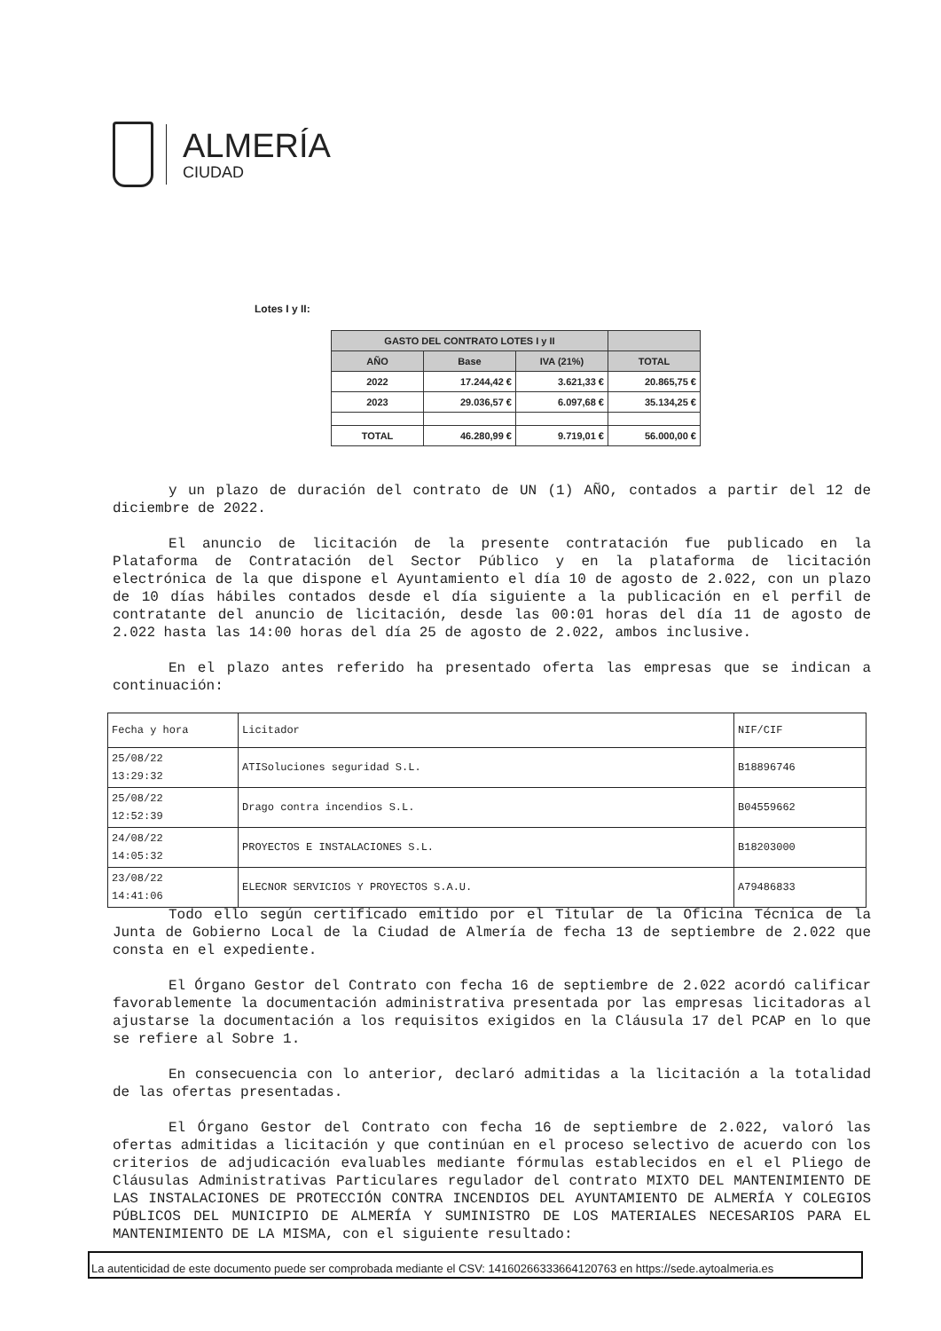ALMERÍA
CIUDAD
Lotes I y II:
| GASTO DEL CONTRATO LOTES I y II | | | |
| --- | --- | --- | --- |
| AÑO | Base | IVA (21%) | TOTAL |
| 2022 | 17.244,42 € | 3.621,33 € | 20.865,75 € |
| 2023 | 29.036,57 € | 6.097,68 € | 35.134,25 € |
| TOTAL | 46.280,99 € | 9.719,01 € | 56.000,00 € |
y un plazo de duración del contrato de UN (1) AÑO, contados a partir del 12 de diciembre de 2022.
El anuncio de licitación de la presente contratación fue publicado en la Plataforma de Contratación del Sector Público y en la plataforma de licitación electrónica de la que dispone el Ayuntamiento el día 10 de agosto de 2.022, con un plazo de 10 días hábiles contados desde el día siguiente a la publicación en el perfil de contratante del anuncio de licitación, desde las 00:01 horas del día 11 de agosto de 2.022 hasta las 14:00 horas del día 25 de agosto de 2.022, ambos inclusive.
En el plazo antes referido ha presentado oferta las empresas que se indican a continuación:
| Fecha y hora | Licitador | NIF/CIF |
| 25/08/22 13:29:32 | ATISoluciones seguridad S.L. | B18896746 |
| 25/08/22 12:52:39 | Drago contra incendios S.L. | B04559662 |
| 24/08/22 14:05:32 | PROYECTOS E INSTALACIONES S.L. | B18203000 |
| 23/08/22 14:41:06 | ELECNOR SERVICIOS Y PROYECTOS S.A.U. | A79486833 |
Todo ello según certificado emitido por el Titular de la Oficina Técnica de la Junta de Gobierno Local de la Ciudad de Almería de fecha 13 de septiembre de 2.022 que consta en el expediente.
El Órgano Gestor del Contrato con fecha 16 de septiembre de 2.022 acordó calificar favorablemente la documentación administrativa presentada por las empresas licitadoras al ajustarse la documentación a los requisitos exigidos en la Cláusula 17 del PCAP en lo que se refiere al Sobre 1.
En consecuencia con lo anterior, declaró admitidas a la licitación a la totalidad de las ofertas presentadas.
El Órgano Gestor del Contrato con fecha 16 de septiembre de 2.022, valoró las ofertas admitidas a licitación y que continúan en el proceso selectivo de acuerdo con los criterios de adjudicación evaluables mediante fórmulas establecidos en el el Pliego de Cláusulas Administrativas Particulares regulador del contrato MIXTO DEL MANTENIMIENTO DE LAS INSTALACIONES DE PROTECCIÓN CONTRA INCENDIOS DEL AYUNTAMIENTO DE ALMERÍA Y COLEGIOS PÚBLICOS DEL MUNICIPIO DE ALMERÍA Y SUMINISTRO DE LOS MATERIALES NECESARIOS PARA EL MANTENIMIENTO DE LA MISMA, con el siguiente resultado:
La autenticidad de este documento puede ser comprobada mediante el CSV: 14160266333664120763 en https://sede.aytoalmeria.es